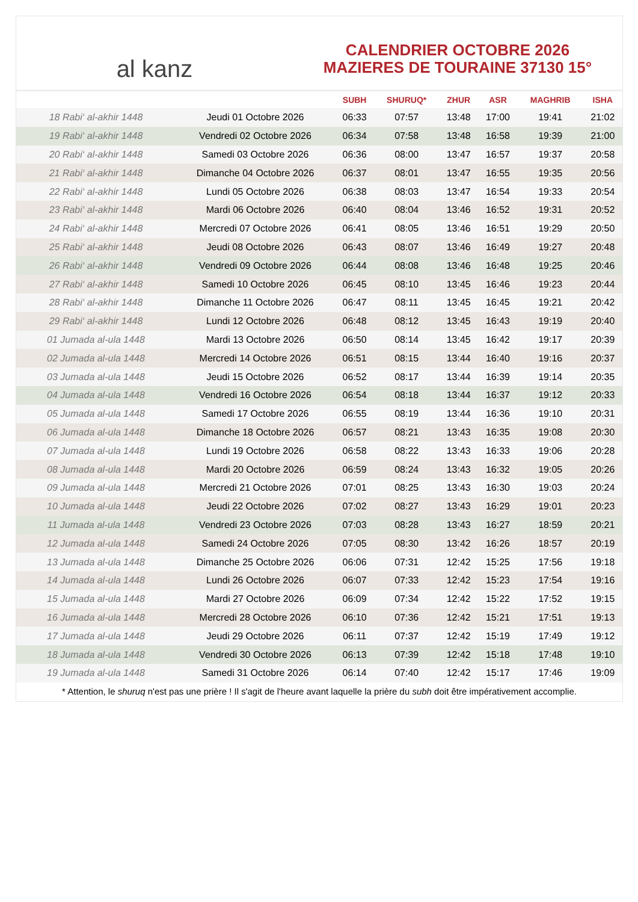al kanz
CALENDRIER OCTOBRE 2026
MAZIERES DE TOURAINE 37130 15°
| | | SUBH | SHURUQ* | ZHUR | ASR | MAGHRIB | ISHA |
| --- | --- | --- | --- | --- | --- | --- | --- |
| 18 Rabi‘ al-akhir 1448 | Jeudi 01 Octobre 2026 | 06:33 | 07:57 | 13:48 | 17:00 | 19:41 | 21:02 |
| 19 Rabi‘ al-akhir 1448 | Vendredi 02 Octobre 2026 | 06:34 | 07:58 | 13:48 | 16:58 | 19:39 | 21:00 |
| 20 Rabi‘ al-akhir 1448 | Samedi 03 Octobre 2026 | 06:36 | 08:00 | 13:47 | 16:57 | 19:37 | 20:58 |
| 21 Rabi‘ al-akhir 1448 | Dimanche 04 Octobre 2026 | 06:37 | 08:01 | 13:47 | 16:55 | 19:35 | 20:56 |
| 22 Rabi‘ al-akhir 1448 | Lundi 05 Octobre 2026 | 06:38 | 08:03 | 13:47 | 16:54 | 19:33 | 20:54 |
| 23 Rabi‘ al-akhir 1448 | Mardi 06 Octobre 2026 | 06:40 | 08:04 | 13:46 | 16:52 | 19:31 | 20:52 |
| 24 Rabi‘ al-akhir 1448 | Mercredi 07 Octobre 2026 | 06:41 | 08:05 | 13:46 | 16:51 | 19:29 | 20:50 |
| 25 Rabi‘ al-akhir 1448 | Jeudi 08 Octobre 2026 | 06:43 | 08:07 | 13:46 | 16:49 | 19:27 | 20:48 |
| 26 Rabi‘ al-akhir 1448 | Vendredi 09 Octobre 2026 | 06:44 | 08:08 | 13:46 | 16:48 | 19:25 | 20:46 |
| 27 Rabi‘ al-akhir 1448 | Samedi 10 Octobre 2026 | 06:45 | 08:10 | 13:45 | 16:46 | 19:23 | 20:44 |
| 28 Rabi‘ al-akhir 1448 | Dimanche 11 Octobre 2026 | 06:47 | 08:11 | 13:45 | 16:45 | 19:21 | 20:42 |
| 29 Rabi‘ al-akhir 1448 | Lundi 12 Octobre 2026 | 06:48 | 08:12 | 13:45 | 16:43 | 19:19 | 20:40 |
| 01 Jumada al-ula 1448 | Mardi 13 Octobre 2026 | 06:50 | 08:14 | 13:45 | 16:42 | 19:17 | 20:39 |
| 02 Jumada al-ula 1448 | Mercredi 14 Octobre 2026 | 06:51 | 08:15 | 13:44 | 16:40 | 19:16 | 20:37 |
| 03 Jumada al-ula 1448 | Jeudi 15 Octobre 2026 | 06:52 | 08:17 | 13:44 | 16:39 | 19:14 | 20:35 |
| 04 Jumada al-ula 1448 | Vendredi 16 Octobre 2026 | 06:54 | 08:18 | 13:44 | 16:37 | 19:12 | 20:33 |
| 05 Jumada al-ula 1448 | Samedi 17 Octobre 2026 | 06:55 | 08:19 | 13:44 | 16:36 | 19:10 | 20:31 |
| 06 Jumada al-ula 1448 | Dimanche 18 Octobre 2026 | 06:57 | 08:21 | 13:43 | 16:35 | 19:08 | 20:30 |
| 07 Jumada al-ula 1448 | Lundi 19 Octobre 2026 | 06:58 | 08:22 | 13:43 | 16:33 | 19:06 | 20:28 |
| 08 Jumada al-ula 1448 | Mardi 20 Octobre 2026 | 06:59 | 08:24 | 13:43 | 16:32 | 19:05 | 20:26 |
| 09 Jumada al-ula 1448 | Mercredi 21 Octobre 2026 | 07:01 | 08:25 | 13:43 | 16:30 | 19:03 | 20:24 |
| 10 Jumada al-ula 1448 | Jeudi 22 Octobre 2026 | 07:02 | 08:27 | 13:43 | 16:29 | 19:01 | 20:23 |
| 11 Jumada al-ula 1448 | Vendredi 23 Octobre 2026 | 07:03 | 08:28 | 13:43 | 16:27 | 18:59 | 20:21 |
| 12 Jumada al-ula 1448 | Samedi 24 Octobre 2026 | 07:05 | 08:30 | 13:42 | 16:26 | 18:57 | 20:19 |
| 13 Jumada al-ula 1448 | Dimanche 25 Octobre 2026 | 06:06 | 07:31 | 12:42 | 15:25 | 17:56 | 19:18 |
| 14 Jumada al-ula 1448 | Lundi 26 Octobre 2026 | 06:07 | 07:33 | 12:42 | 15:23 | 17:54 | 19:16 |
| 15 Jumada al-ula 1448 | Mardi 27 Octobre 2026 | 06:09 | 07:34 | 12:42 | 15:22 | 17:52 | 19:15 |
| 16 Jumada al-ula 1448 | Mercredi 28 Octobre 2026 | 06:10 | 07:36 | 12:42 | 15:21 | 17:51 | 19:13 |
| 17 Jumada al-ula 1448 | Jeudi 29 Octobre 2026 | 06:11 | 07:37 | 12:42 | 15:19 | 17:49 | 19:12 |
| 18 Jumada al-ula 1448 | Vendredi 30 Octobre 2026 | 06:13 | 07:39 | 12:42 | 15:18 | 17:48 | 19:10 |
| 19 Jumada al-ula 1448 | Samedi 31 Octobre 2026 | 06:14 | 07:40 | 12:42 | 15:17 | 17:46 | 19:09 |
* Attention, le shuruq n'est pas une prière ! Il s'agit de l'heure avant laquelle la prière du subh doit être impérativement accomplie.